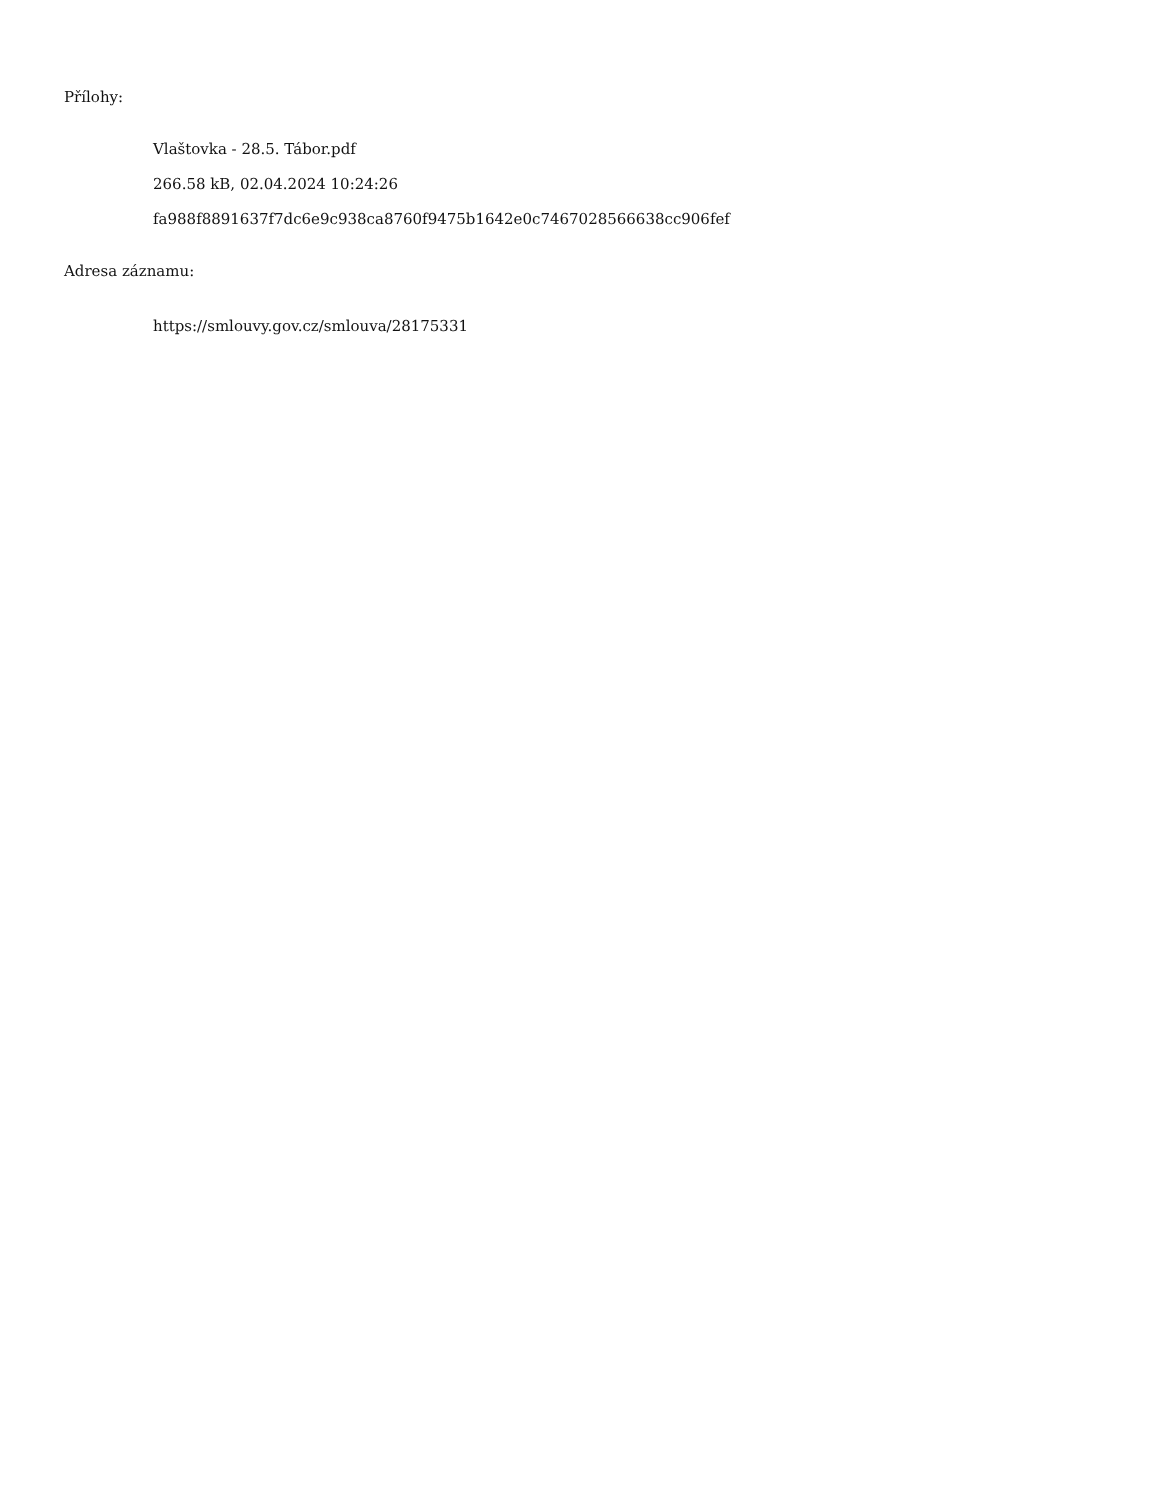Přílohy:
Vlaštovka - 28.5. Tábor.pdf
266.58 kB, 02.04.2024 10:24:26
fa988f8891637f7dc6e9c938ca8760f9475b1642e0c7467028566638cc906fef
Adresa záznamu:
https://smlouvy.gov.cz/smlouva/28175331